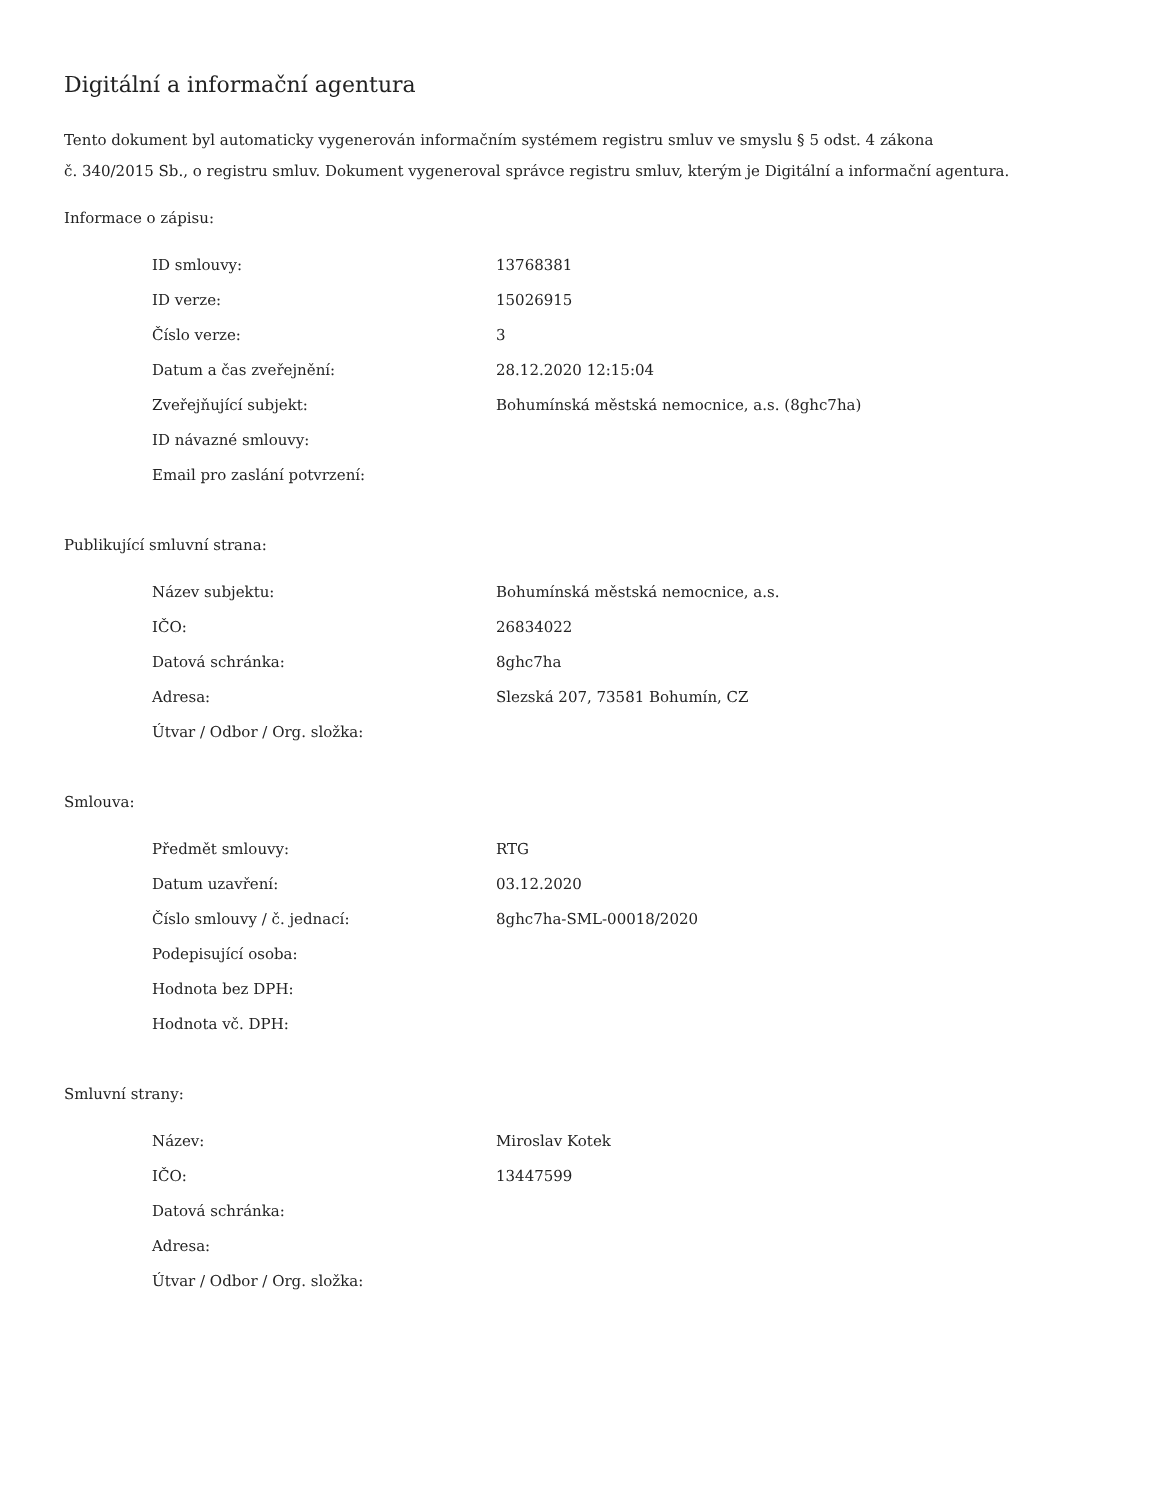Digitální a informační agentura
Tento dokument byl automaticky vygenerován informačním systémem registru smluv ve smyslu § 5 odst. 4 zákona
č. 340/2015 Sb., o registru smluv. Dokument vygeneroval správce registru smluv, kterým je Digitální a informační agentura.
Informace o zápisu:
| ID smlouvy: | 13768381 |
| ID verze: | 15026915 |
| Číslo verze: | 3 |
| Datum a čas zveřejnění: | 28.12.2020 12:15:04 |
| Zveřejňující subjekt: | Bohumínská městská nemocnice, a.s. (8ghc7ha) |
| ID návazné smlouvy: | |
| Email pro zaslání potvrzení: | |
Publikující smluvní strana:
| Název subjektu: | Bohumínská městská nemocnice, a.s. |
| IČO: | 26834022 |
| Datová schránka: | 8ghc7ha |
| Adresa: | Slezská 207, 73581 Bohumín, CZ |
| Útvar / Odbor / Org. složka: | |
Smlouva:
| Předmět smlouvy: | RTG |
| Datum uzavření: | 03.12.2020 |
| Číslo smlouvy / č. jednací: | 8ghc7ha-SML-00018/2020 |
| Podepisující osoba: | |
| Hodnota bez DPH: | |
| Hodnota vč. DPH: | |
Smluvní strany:
| Název: | Miroslav Kotek |
| IČO: | 13447599 |
| Datová schránka: | |
| Adresa: | |
| Útvar / Odbor / Org. složka: | |